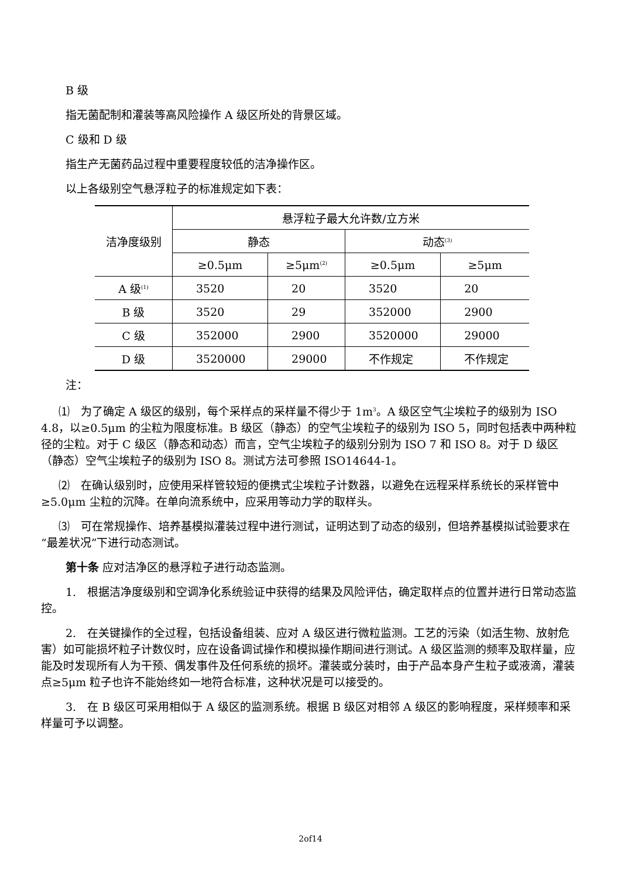B 级
指无菌配制和灌装等高风险操作 A 级区所处的背景区域。
C 级和 D 级
指生产无菌药品过程中重要程度较低的洁净操作区。
以上各级别空气悬浮粒子的标准规定如下表：
| 洁净度级别 | 悬浮粒子最大允许数/立方米 | | | |
| --- | --- | --- | --- | --- |
| | 静态 | | 动态<sup>(3)</sup> | |
| | ≥0.5μm | ≥5μm<sup>(2)</sup> | ≥0.5μm | ≥5μm |
| A 级<sup>(1)</sup> | 3520 | 20 | 3520 | 20 |
| B 级 | 3520 | 29 | 352000 | 2900 |
| C 级 | 352000 | 2900 | 3520000 | 29000 |
| D 级 | 3520000 | 29000 | 不作规定 | 不作规定 |
注：
⑴　为了确定 A 级区的级别，每个采样点的采样量不得少于 1m<sup>3</sup>。A 级区空气尘埃粒子的级别为 ISO 4.8，以≥0.5μm 的尘粒为限度标准。B 级区（静态）的空气尘埃粒子的级别为 ISO 5，同时包括表中两种粒径的尘粒。对于 C 级区（静态和动态）而言，空气尘埃粒子的级别分别为 ISO 7 和 ISO 8。对于 D 级区（静态）空气尘埃粒子的级别为 ISO 8。测试方法可参照 ISO14644-1。
⑵　在确认级别时，应使用采样管较短的便携式尘埃粒子计数器，以避免在远程采样系统长的采样管中≥5.0μm 尘粒的沉降。在单向流系统中，应采用等动力学的取样头。
⑶　可在常规操作、培养基模拟灌装过程中进行测试，证明达到了动态的级别，但培养基模拟试验要求在“最差状况”下进行动态测试。
第十条 应对洁净区的悬浮粒子进行动态监测。
1.　根据洁净度级别和空调净化系统验证中获得的结果及风险评估，确定取样点的位置并进行日常动态监控。
2.　在关键操作的全过程，包括设备组装、应对 A 级区进行微粒监测。工艺的污染（如活生物、放射危害）如可能损坏粒子计数仪时，应在设备调试操作和模拟操作期间进行测试。A 级区监测的频率及取样量，应能及时发现所有人为干预、偶发事件及任何系统的损坏。灌装或分装时，由于产品本身产生粒子或液滴，灌装点≥5μm 粒子也许不能始终如一地符合标准，这种状况是可以接受的。
3.　在 B 级区可采用相似于 A 级区的监测系统。根据 B 级区对相邻 A 级区的影响程度，采样频率和采样量可予以调整。
2of14